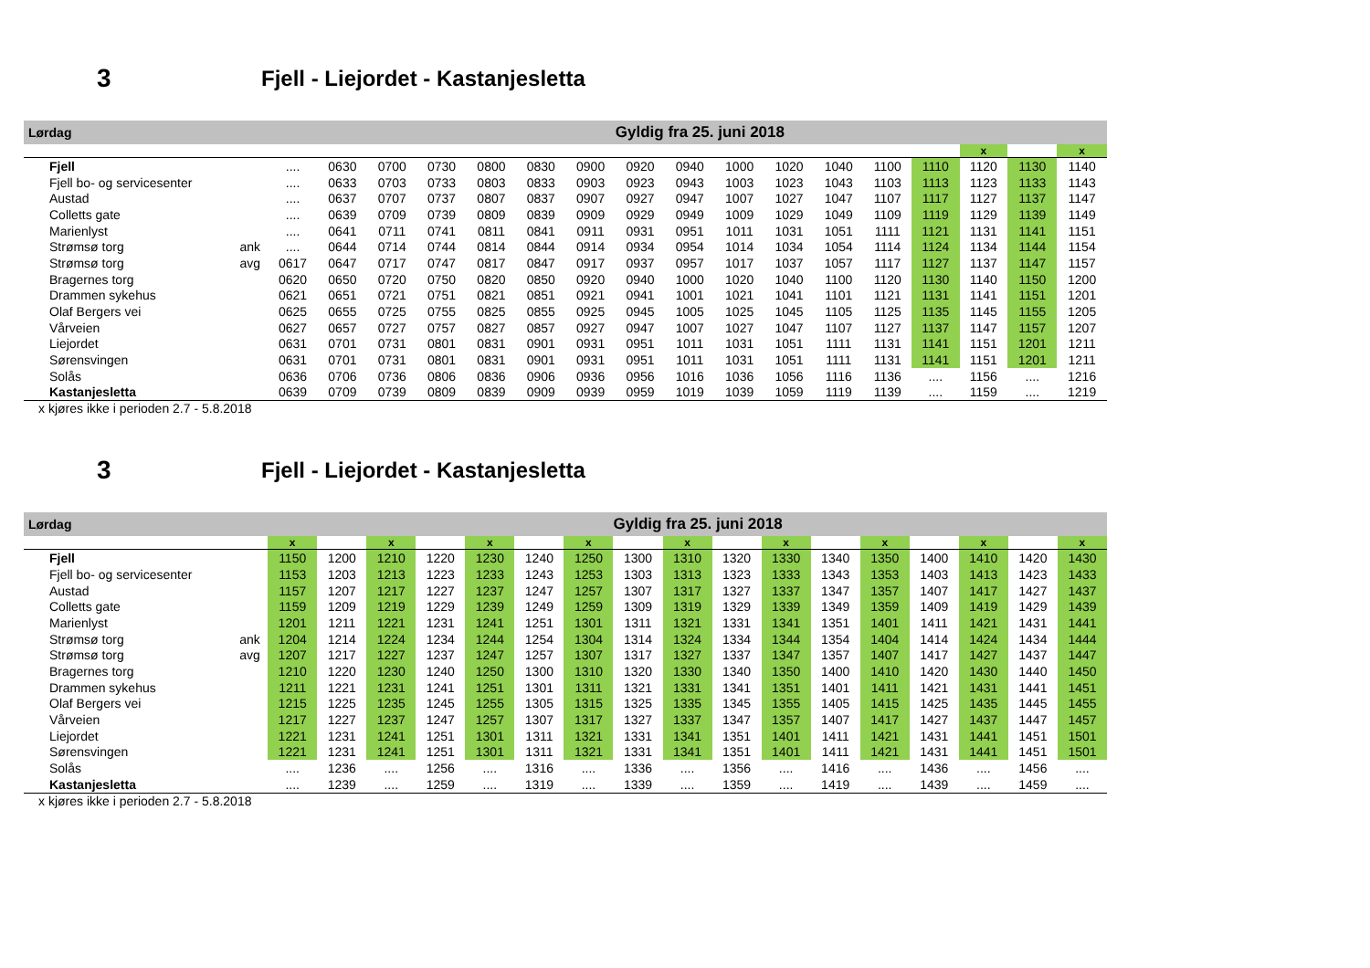3 Fjell - Liejordet - Kastanjesletta
| Lørdag | | | | | | | | | Gyldig fra 25. juni 2018 | | | | | | | | | | |
| | | | | | | | | | | | | | | | | x | | x | |
| Fjell | | .... | 0630 | 0700 | 0730 | 0800 | 0830 | 0900 | 0920 | 0940 | 1000 | 1020 | 1040 | 1100 | 1110 | 1120 | 1130 | 1140 | |
| Fjell bo- og servicesenter | | .... | 0633 | 0703 | 0733 | 0803 | 0833 | 0903 | 0923 | 0943 | 1003 | 1023 | 1043 | 1103 | 1113 | 1123 | 1133 | 1143 | |
| Austad | | .... | 0637 | 0707 | 0737 | 0807 | 0837 | 0907 | 0927 | 0947 | 1007 | 1027 | 1047 | 1107 | 1117 | 1127 | 1137 | 1147 | |
| Colletts gate | | .... | 0639 | 0709 | 0739 | 0809 | 0839 | 0909 | 0929 | 0949 | 1009 | 1029 | 1049 | 1109 | 1119 | 1129 | 1139 | 1149 | |
| Marienlyst | | .... | 0641 | 0711 | 0741 | 0811 | 0841 | 0911 | 0931 | 0951 | 1011 | 1031 | 1051 | 1111 | 1121 | 1131 | 1141 | 1151 | |
| Strømsø torg | ank | .... | 0644 | 0714 | 0744 | 0814 | 0844 | 0914 | 0934 | 0954 | 1014 | 1034 | 1054 | 1114 | 1124 | 1134 | 1144 | 1154 | |
| Strømsø torg | avg | 0617 | 0647 | 0717 | 0747 | 0817 | 0847 | 0917 | 0937 | 0957 | 1017 | 1037 | 1057 | 1117 | 1127 | 1137 | 1147 | 1157 | |
| Bragernes torg | | 0620 | 0650 | 0720 | 0750 | 0820 | 0850 | 0920 | 0940 | 1000 | 1020 | 1040 | 1100 | 1120 | 1130 | 1140 | 1150 | 1200 | |
| Drammen sykehus | | 0621 | 0651 | 0721 | 0751 | 0821 | 0851 | 0921 | 0941 | 1001 | 1021 | 1041 | 1101 | 1121 | 1131 | 1141 | 1151 | 1201 | |
| Olaf Bergers vei | | 0625 | 0655 | 0725 | 0755 | 0825 | 0855 | 0925 | 0945 | 1005 | 1025 | 1045 | 1105 | 1125 | 1135 | 1145 | 1155 | 1205 | |
| Vårveien | | 0627 | 0657 | 0727 | 0757 | 0827 | 0857 | 0927 | 0947 | 1007 | 1027 | 1047 | 1107 | 1127 | 1137 | 1147 | 1157 | 1207 | |
| Liejordet | | 0631 | 0701 | 0731 | 0801 | 0831 | 0901 | 0931 | 0951 | 1011 | 1031 | 1051 | 1111 | 1131 | 1141 | 1151 | 1201 | 1211 | |
| Sørensvingen | | 0631 | 0701 | 0731 | 0801 | 0831 | 0901 | 0931 | 0951 | 1011 | 1031 | 1051 | 1111 | 1131 | 1141 | 1151 | 1201 | 1211 | |
| Solås | | 0636 | 0706 | 0736 | 0806 | 0836 | 0906 | 0936 | 0956 | 1016 | 1036 | 1056 | 1116 | 1136 | .... | 1156 | .... | 1216 | |
| Kastanjesletta | | 0639 | 0709 | 0739 | 0809 | 0839 | 0909 | 0939 | 0959 | 1019 | 1039 | 1059 | 1119 | 1139 | .... | 1159 | .... | 1219 | |
x kjøres ikke i perioden 2.7 - 5.8.2018
3 Fjell - Liejordet - Kastanjesletta
| Lørdag | | | | | | | | | Gyldig fra 25. juni 2018 | | | | | | | | | |
| | | x | | x | | x | | x | | x | | x | | x | | x | | x |
| Fjell | | 1150 | 1200 | 1210 | 1220 | 1230 | 1240 | 1250 | 1300 | 1310 | 1320 | 1330 | 1340 | 1350 | 1400 | 1410 | 1420 | 1430 |
| Fjell bo- og servicesenter | | 1153 | 1203 | 1213 | 1223 | 1233 | 1243 | 1253 | 1303 | 1313 | 1323 | 1333 | 1343 | 1353 | 1403 | 1413 | 1423 | 1433 |
| Austad | | 1157 | 1207 | 1217 | 1227 | 1237 | 1247 | 1257 | 1307 | 1317 | 1327 | 1337 | 1347 | 1357 | 1407 | 1417 | 1427 | 1437 |
| Colletts gate | | 1159 | 1209 | 1219 | 1229 | 1239 | 1249 | 1259 | 1309 | 1319 | 1329 | 1339 | 1349 | 1359 | 1409 | 1419 | 1429 | 1439 |
| Marienlyst | | 1201 | 1211 | 1221 | 1231 | 1241 | 1251 | 1301 | 1311 | 1321 | 1331 | 1341 | 1351 | 1401 | 1411 | 1421 | 1431 | 1441 |
| Strømsø torg | ank | 1204 | 1214 | 1224 | 1234 | 1244 | 1254 | 1304 | 1314 | 1324 | 1334 | 1344 | 1354 | 1404 | 1414 | 1424 | 1434 | 1444 |
| Strømsø torg | avg | 1207 | 1217 | 1227 | 1237 | 1247 | 1257 | 1307 | 1317 | 1327 | 1337 | 1347 | 1357 | 1407 | 1417 | 1427 | 1437 | 1447 |
| Bragernes torg | | 1210 | 1220 | 1230 | 1240 | 1250 | 1300 | 1310 | 1320 | 1330 | 1340 | 1350 | 1400 | 1410 | 1420 | 1430 | 1440 | 1450 |
| Drammen sykehus | | 1211 | 1221 | 1231 | 1241 | 1251 | 1301 | 1311 | 1321 | 1331 | 1341 | 1351 | 1401 | 1411 | 1421 | 1431 | 1441 | 1451 |
| Olaf Bergers vei | | 1215 | 1225 | 1235 | 1245 | 1255 | 1305 | 1315 | 1325 | 1335 | 1345 | 1355 | 1405 | 1415 | 1425 | 1435 | 1445 | 1455 |
| Vårveien | | 1217 | 1227 | 1237 | 1247 | 1257 | 1307 | 1317 | 1327 | 1337 | 1347 | 1357 | 1407 | 1417 | 1427 | 1437 | 1447 | 1457 |
| Liejordet | | 1221 | 1231 | 1241 | 1251 | 1301 | 1311 | 1321 | 1331 | 1341 | 1351 | 1401 | 1411 | 1421 | 1431 | 1441 | 1451 | 1501 |
| Sørensvingen | | 1221 | 1231 | 1241 | 1251 | 1301 | 1311 | 1321 | 1331 | 1341 | 1351 | 1401 | 1411 | 1421 | 1431 | 1441 | 1451 | 1501 |
| Solås | | .... | 1236 | .... | 1256 | .... | 1316 | .... | 1336 | .... | 1356 | .... | 1416 | .... | 1436 | .... | 1456 | .... |
| Kastanjesletta | | .... | 1239 | .... | 1259 | .... | 1319 | .... | 1339 | .... | 1359 | .... | 1419 | .... | 1439 | .... | 1459 | .... |
x kjøres ikke i perioden 2.7 - 5.8.2018